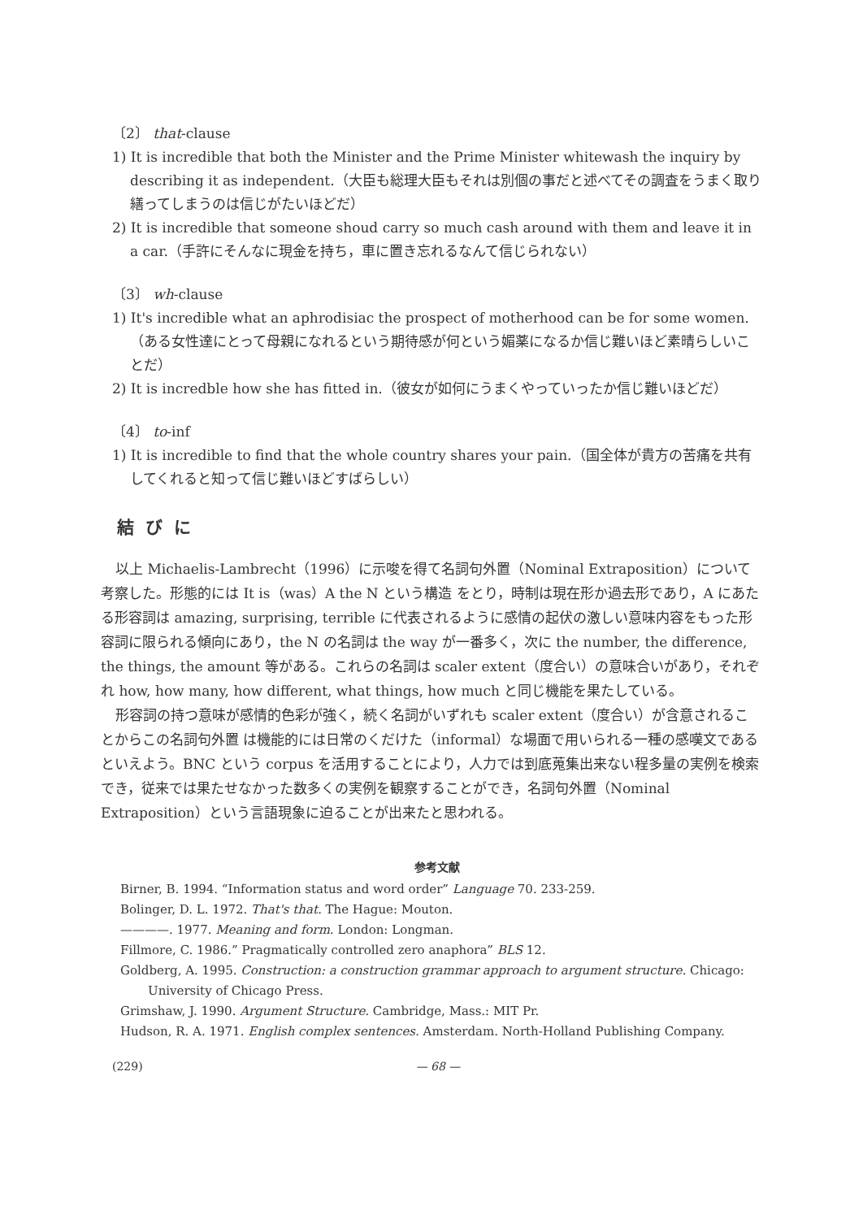〔2〕 that-clause
1) It is incredible that both the Minister and the Prime Minister whitewash the inquiry by describing it as independent.（大臣も総理大臣もそれは別個の事だと述べてその調査をうまく取り繕ってしまうのは信じがたいほどだ）
2) It is incredible that someone shoud carry so much cash around with them and leave it in a car.（手許にそんなに現金を持ち，車に置き忘れるなんて信じられない）
〔3〕 wh-clause
1) It's incredible what an aphrodisiac the prospect of motherhood can be for some women.（ある女性達にとって母親になれるという期待感が何という媚薬になるか信じ難いほど素晴らしいことだ）
2) It is incredble how she has fitted in.（彼女が如何にうまくやっていったか信じ難いほどだ）
〔4〕 to-inf
1) It is incredible to find that the whole country shares your pain.（国全体が貴方の苦痛を共有してくれると知って信じ難いほどすばらしい）
結びに
以上 Michaelis-Lambrecht（1996）に示唆を得て名詞句外置（Nominal Extraposition）について考察した。形態的には It is（was）A the N という構造 をとり，時制は現在形か過去形であり，A にあたる形容詞は amazing, surprising, terrible に代表されるように感情の起伏の激しい意味内容をもった形容詞に限られる傾向にあり，the N の名詞は the way が一番多く，次に the number, the difference, the things, the amount 等がある。これらの名詞は scaler extent（度合い）の意味合いがあり，それぞれ how, how many, how different, what things, how much と同じ機能を果たしている。
形容詞の持つ意味が感情的色彩が強く，続く名詞がいずれも scaler extent（度合い）が含意されることからこの名詞句外置 は機能的には日常のくだけた（informal）な場面で用いられる一種の感嘆文であるといえよう。BNC という corpus を活用することにより，人力では到底蒐集出来ない程多量の実例を検索でき，従来では果たせなかった数多くの実例を観察することができ，名詞句外置（Nominal Extraposition）という言語現象に迫ることが出来たと思われる。
参考文献
Birner, B. 1994. “Information status and word order” Language 70. 233-259.
Bolinger, D. L. 1972. That's that. The Hague: Mouton.
————. 1977. Meaning and form. London: Longman.
Fillmore, C. 1986.” Pragmatically controlled zero anaphora” BLS 12.
Goldberg, A. 1995. Construction: a construction grammar approach to argument structure. Chicago: University of Chicago Press.
Grimshaw, J. 1990. Argument Structure. Cambridge, Mass.: MIT Pr.
Hudson, R. A. 1971. English complex sentences. Amsterdam. North-Holland Publishing Company.
(229) — 68 —